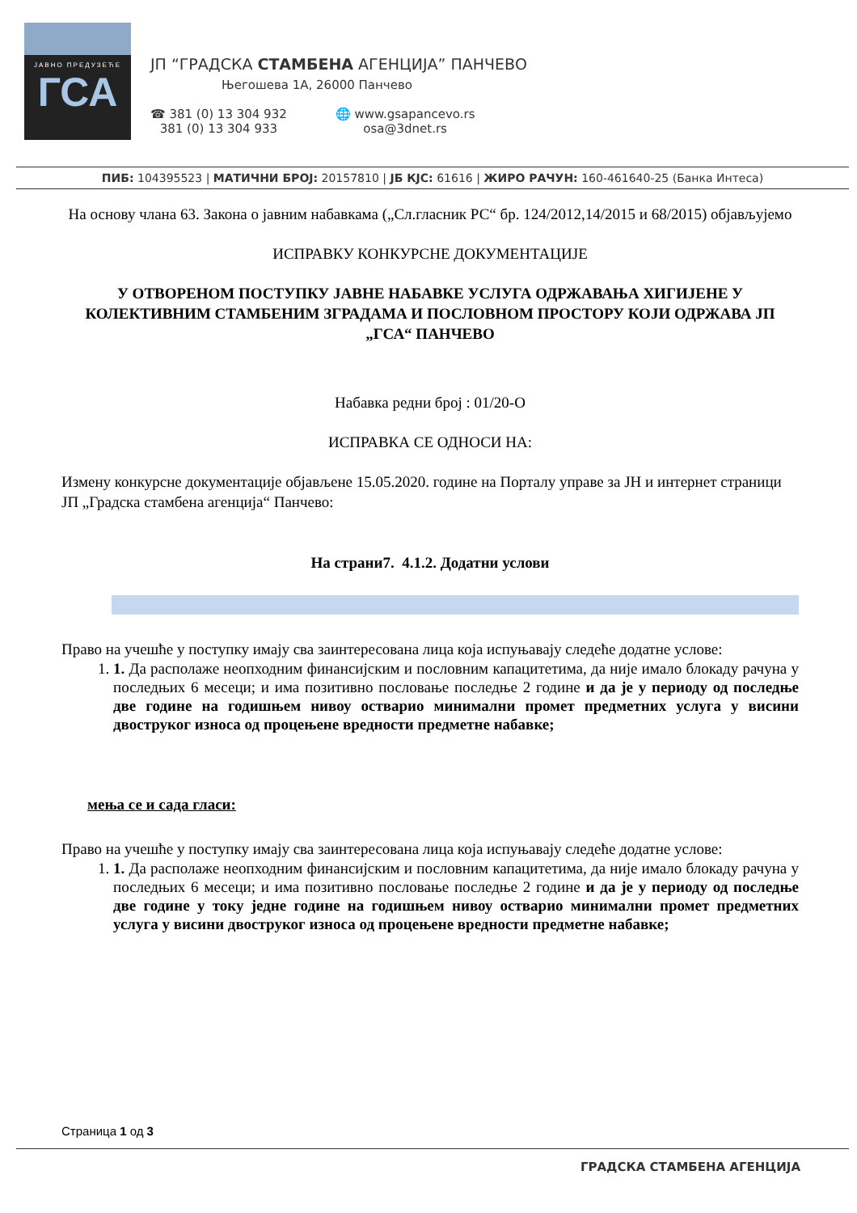ЈАВНО ПРЕДУЗЕЋЕ
ГСА
ЈП “ГРАДСКА СТАМБЕНА АГЕНЦИЈА” ПАНЧЕВО
Његошева 1А, 26000 Панчево
☎ 381 (0) 13 304 932
381 (0) 13 304 933
🌐 www.gsapancevo.rs
osa@3dnet.rs
ПИБ: 104395523 | МАТИЧНИ БРОЈ: 20157810 | ЈБ КЈС: 61616 | ЖИРО РАЧУН: 160-461640-25 (Банка Интеса)
На основу члана 63. Закона о јавним набавкама („Сл.гласник РС“ бр. 124/2012,14/2015 и 68/2015) објављујемо
ИСПРАВКУ КОНКУРСНЕ ДОКУМЕНТАЦИЈЕ
У ОТВОРЕНОМ ПОСТУПКУ ЈАВНЕ НАБАВКЕ УСЛУГА ОДРЖАВАЊА ХИГИЈЕНЕ У КОЛЕКТИВНИМ СТАМБЕНИМ ЗГРАДАМА И ПОСЛОВНОМ ПРОСТОРУ КОЈИ ОДРЖАВА ЈП „ГСА“ ПАНЧЕВО
Набавка редни број : 01/20-О
ИСПРАВКА СЕ ОДНОСИ НА:
Измену конкурсне документације објављене 15.05.2020. године на Порталу управе за ЈН и интернет страници ЈП „Градска стамбена агенција“ Панчево:
На страни7. 4.1.2. Додатни услови
Право на учешће у поступку имају сва заинтересована лица која испуњавају следеће додатне услове:
1. 1. Да располаже неопходним финансијским и пословним капацитетима, да није имало блокаду рачуна у последњих 6 месеци; и има позитивно пословање последње 2 године и да је у периоду од последње две године на годишњем нивоу остварио минимални промет предметних услуга у висини двоструког износа од процењене вредности предметне набавке;
мења се и сада гласи:
Право на учешће у поступку имају сва заинтересована лица која испуњавају следеће додатне услове:
1. 1. Да располаже неопходним финансијским и пословним капацитетима, да није имало блокаду рачуна у последњих 6 месеци; и има позитивно пословање последње 2 године и да је у периоду од последње две године у току једне године на годишњем нивоу остварио минимални промет предметних услуга у висини двоструког износа од процењене вредности предметне набавке;
Страница 1 од 3
ГРАДСКА СТАМБЕНА АГЕНЦИЈА